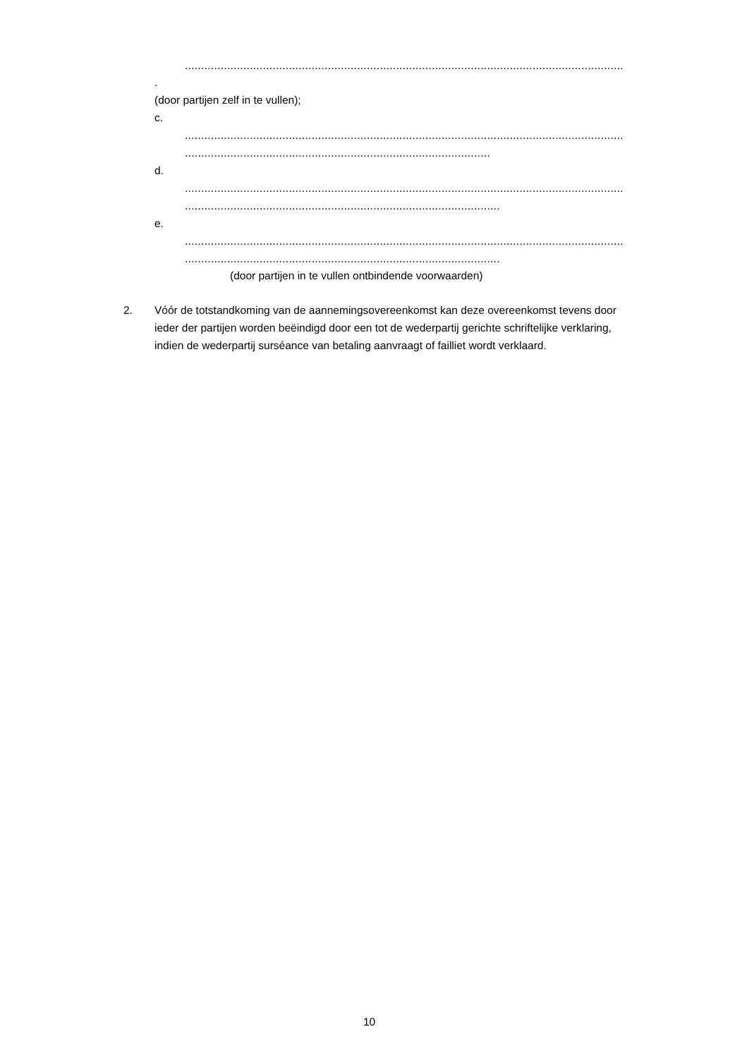...........................................................................................................................................
.
(door partijen zelf in te vullen);
c.
...........................................................................................................................................
...........................................................................................................
d.
...........................................................................................................................................
...............................................................................................................
e.
...........................................................................................................................................
...............................................................................................................
(door partijen in te vullen ontbindende voorwaarden)
2.
Vóór de totstandkoming van de aannemingsovereenkomst kan deze overeenkomst tevens door ieder der partijen worden beëindigd door een tot de wederpartij gerichte schriftelijke verklaring, indien de wederpartij surséance van betaling aanvraagt of failliet wordt verklaard.
10